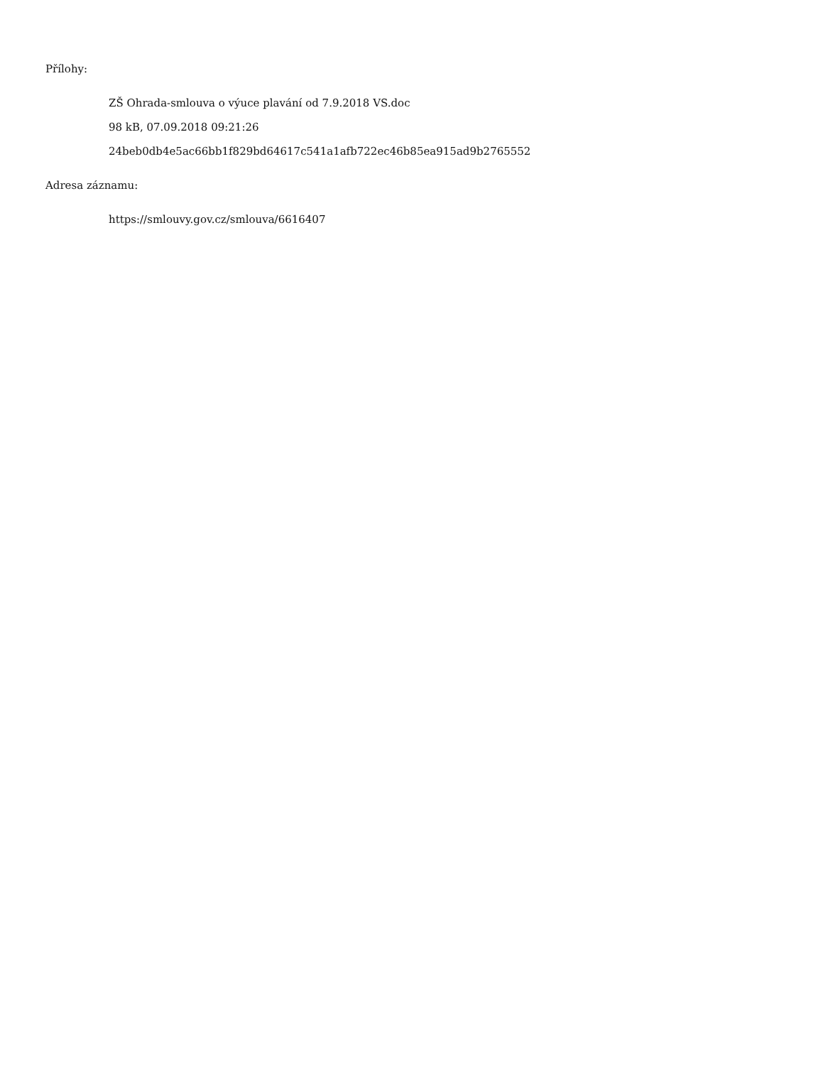Přílohy:
ZŠ Ohrada-smlouva o výuce plavání od 7.9.2018 VS.doc
98 kB, 07.09.2018 09:21:26
24beb0db4e5ac66bb1f829bd64617c541a1afb722ec46b85ea915ad9b2765552
Adresa záznamu:
https://smlouvy.gov.cz/smlouva/6616407